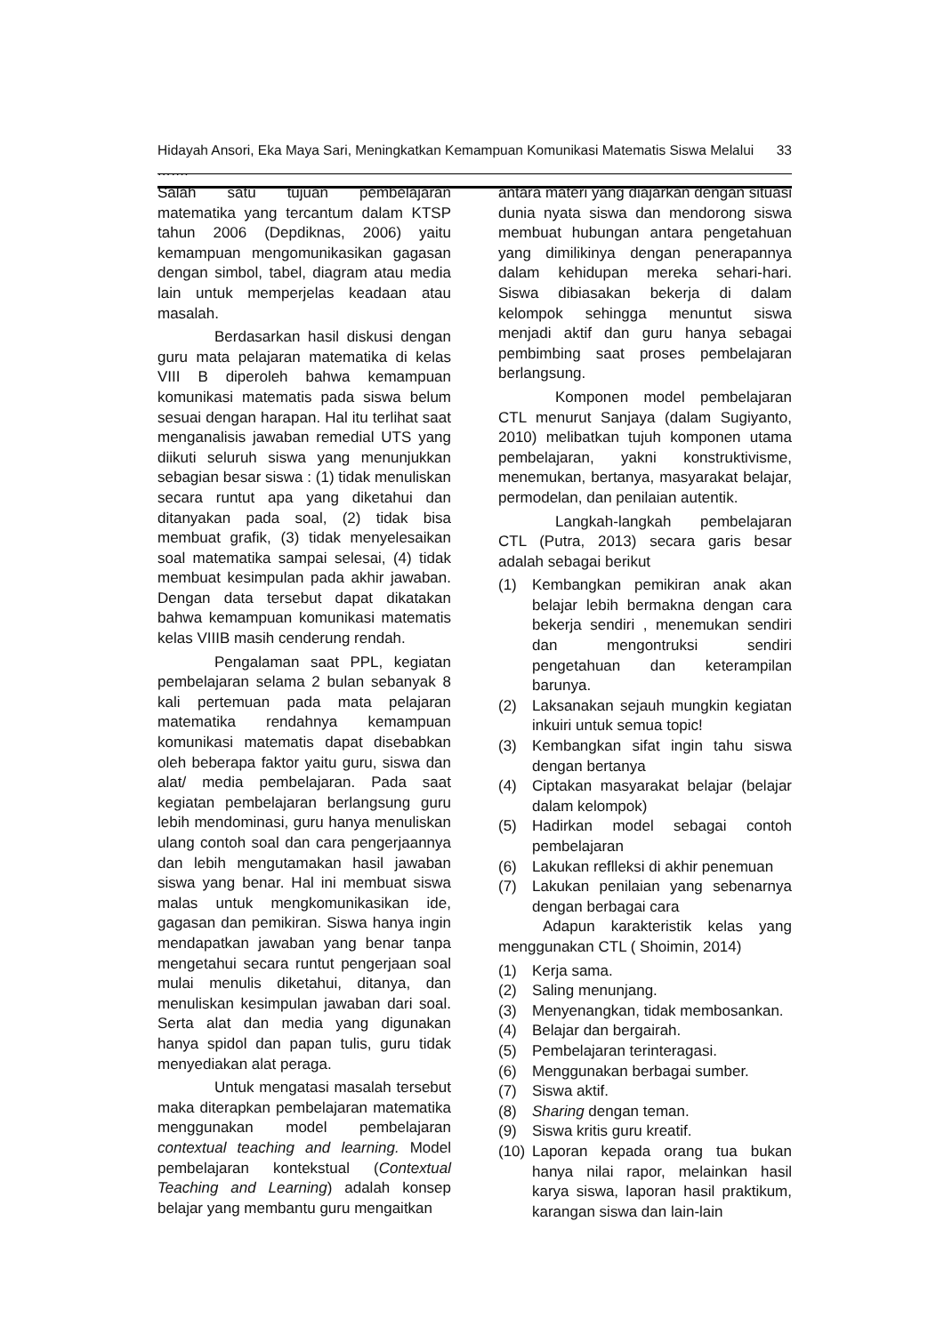Hidayah Ansori, Eka Maya Sari, Meningkatkan Kemampuan Komunikasi Matematis Siswa Melalui ……. 33
Salah satu tujuan pembelajaran matematika yang tercantum dalam KTSP tahun 2006 (Depdiknas, 2006) yaitu kemampuan mengomunikasikan gagasan dengan simbol, tabel, diagram atau media lain untuk memperjelas keadaan atau masalah.
Berdasarkan hasil diskusi dengan guru mata pelajaran matematika di kelas VIII B diperoleh bahwa kemampuan komunikasi matematis pada siswa belum sesuai dengan harapan. Hal itu terlihat saat menganalisis jawaban remedial UTS yang diikuti seluruh siswa yang menunjukkan sebagian besar siswa : (1) tidak menuliskan secara runtut apa yang diketahui dan ditanyakan pada soal, (2) tidak bisa membuat grafik, (3) tidak menyelesaikan soal matematika sampai selesai, (4) tidak membuat kesimpulan pada akhir jawaban. Dengan data tersebut dapat dikatakan bahwa kemampuan komunikasi matematis kelas VIIIB masih cenderung rendah.
Pengalaman saat PPL, kegiatan pembelajaran selama 2 bulan sebanyak 8 kali pertemuan pada mata pelajaran matematika rendahnya kemampuan komunikasi matematis dapat disebabkan oleh beberapa faktor yaitu guru, siswa dan alat/ media pembelajaran. Pada saat kegiatan pembelajaran berlangsung guru lebih mendominasi, guru hanya menuliskan ulang contoh soal dan cara pengerjaannya dan lebih mengutamakan hasil jawaban siswa yang benar. Hal ini membuat siswa malas untuk mengkomunikasikan ide, gagasan dan pemikiran. Siswa hanya ingin mendapatkan jawaban yang benar tanpa mengetahui secara runtut pengerjaan soal mulai menulis diketahui, ditanya, dan menuliskan kesimpulan jawaban dari soal. Serta alat dan media yang digunakan hanya spidol dan papan tulis, guru tidak menyediakan alat peraga.
Untuk mengatasi masalah tersebut maka diterapkan pembelajaran matematika menggunakan model pembelajaran contextual teaching and learning. Model pembelajaran kontekstual (Contextual Teaching and Learning) adalah konsep belajar yang membantu guru mengaitkan
antara materi yang diajarkan dengan situasi dunia nyata siswa dan mendorong siswa membuat hubungan antara pengetahuan yang dimilikinya dengan penerapannya dalam kehidupan mereka sehari-hari. Siswa dibiasakan bekerja di dalam kelompok sehingga menuntut siswa menjadi aktif dan guru hanya sebagai pembimbing saat proses pembelajaran berlangsung.
Komponen model pembelajaran CTL menurut Sanjaya (dalam Sugiyanto, 2010) melibatkan tujuh komponen utama pembelajaran, yakni konstruktivisme, menemukan, bertanya, masyarakat belajar, permodelan, dan penilaian autentik.
Langkah-langkah pembelajaran CTL (Putra, 2013) secara garis besar adalah sebagai berikut
(1) Kembangkan pemikiran anak akan belajar lebih bermakna dengan cara bekerja sendiri , menemukan sendiri dan mengontruksi sendiri pengetahuan dan keterampilan barunya.
(2) Laksanakan sejauh mungkin kegiatan inkuiri untuk semua topic!
(3) Kembangkan sifat ingin tahu siswa dengan bertanya
(4) Ciptakan masyarakat belajar (belajar dalam kelompok)
(5) Hadirkan model sebagai contoh pembelajaran
(6) Lakukan reflleksi di akhir penemuan
(7) Lakukan penilaian yang sebenarnya dengan berbagai cara
Adapun karakteristik kelas yang menggunakan CTL ( Shoimin, 2014)
(1) Kerja sama.
(2) Saling menunjang.
(3) Menyenangkan, tidak membosankan.
(4) Belajar dan bergairah.
(5) Pembelajaran terinteragasi.
(6) Menggunakan berbagai sumber.
(7) Siswa aktif.
(8) Sharing dengan teman.
(9) Siswa kritis guru kreatif.
(10) Laporan kepada orang tua bukan hanya nilai rapor, melainkan hasil karya siswa, laporan hasil praktikum, karangan siswa dan lain-lain